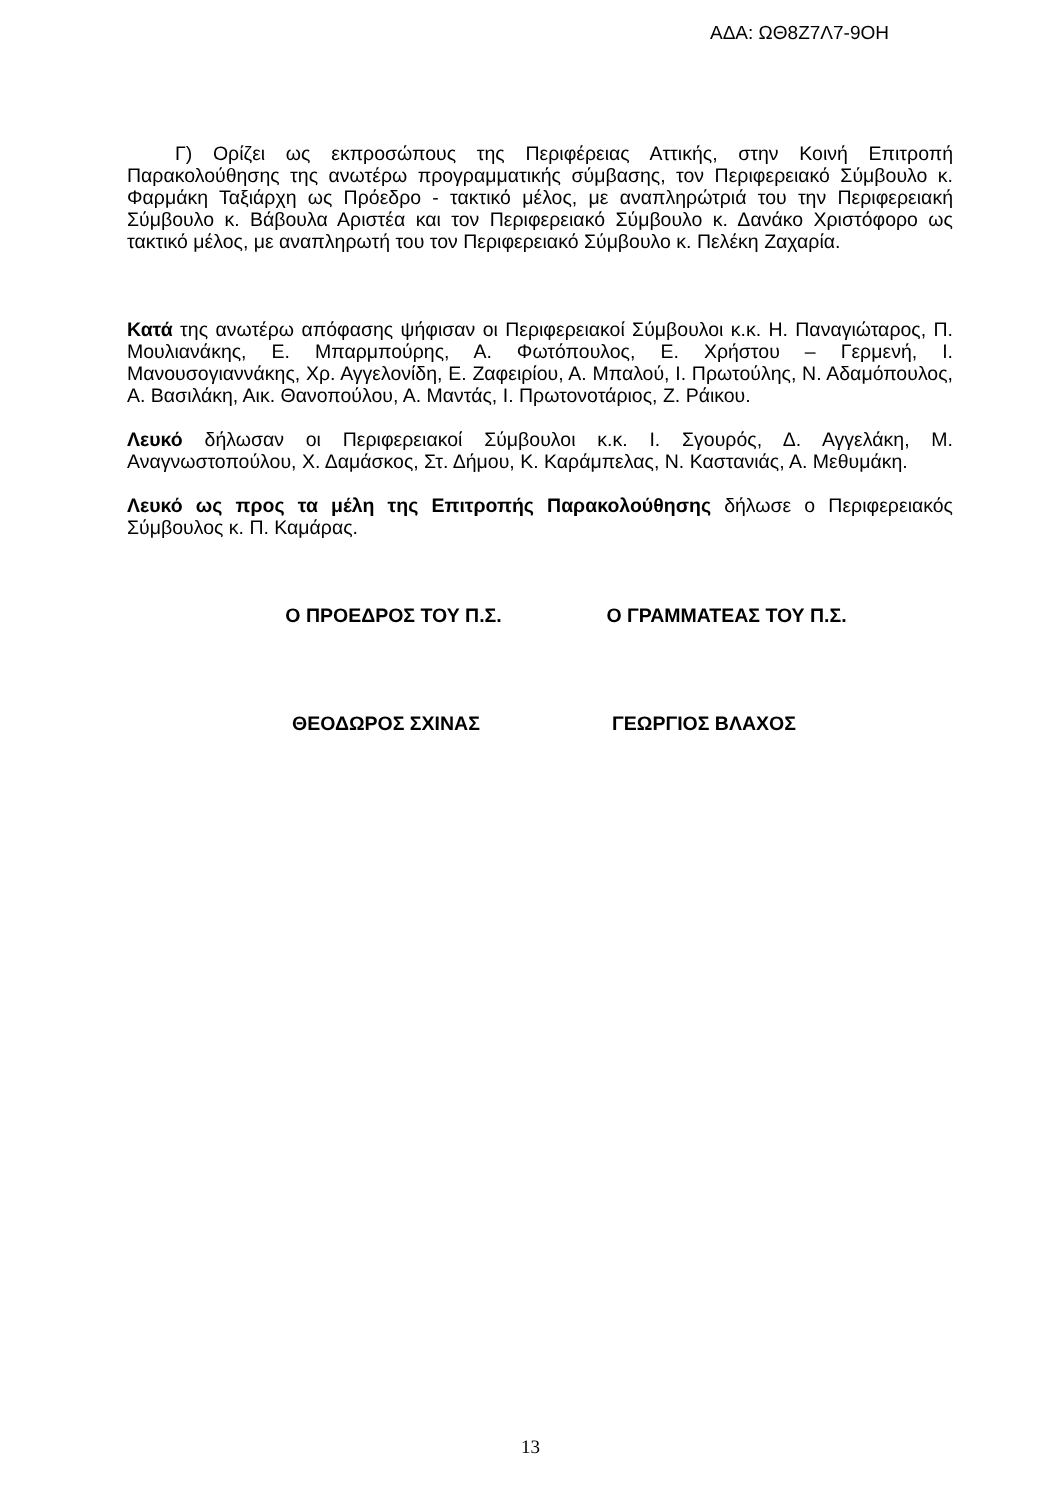ΑΔΑ: ΩΘ8Ζ7Λ7-9ΟΗ
Γ) Ορίζει ως εκπροσώπους της Περιφέρειας Αττικής, στην Κοινή Επιτροπή Παρακολούθησης της ανωτέρω προγραμματικής σύμβασης, τον Περιφερειακό Σύμβουλο κ. Φαρμάκη Ταξιάρχη ως Πρόεδρο - τακτικό μέλος, με αναπληρώτριά του την Περιφερειακή Σύμβουλο κ. Βάβουλα Αριστέα και τον Περιφερειακό Σύμβουλο κ. Δανάκο Χριστόφορο ως τακτικό μέλος, με αναπληρωτή του τον Περιφερειακό Σύμβουλο κ. Πελέκη Ζαχαρία.
Κατά της ανωτέρω απόφασης ψήφισαν οι Περιφερειακοί Σύμβουλοι κ.κ. Η. Παναγιώταρος, Π. Μουλιανάκης, Ε. Μπαρμπούρης, Α. Φωτόπουλος, Ε. Χρήστου – Γερμενή, Ι. Μανουσογιαννάκης, Χρ. Αγγελονίδη, Ε. Ζαφειρίου, Α. Μπαλού, Ι. Πρωτούλης, Ν. Αδαμόπουλος, Α. Βασιλάκη, Αικ. Θανοπούλου, Α. Μαντάς, Ι. Πρωτονοτάριος, Ζ. Ράικου.
Λευκό δήλωσαν οι Περιφερειακοί Σύμβουλοι κ.κ. Ι. Σγουρός, Δ. Αγγελάκη, Μ. Αναγνωστοπούλου, Χ. Δαμάσκος, Στ. Δήμου, Κ. Καράμπελας, Ν. Καστανιάς, Α. Μεθυμάκη.
Λευκό ως προς τα μέλη της Επιτροπής Παρακολούθησης δήλωσε ο Περιφερειακός Σύμβουλος κ. Π. Καμάρας.
Ο ΠΡΟΕΔΡΟΣ ΤΟΥ Π.Σ. Ο ΓΡΑΜΜΑΤΕΑΣ ΤΟΥ Π.Σ.
ΘΕΟΔΩΡΟΣ ΣΧΙΝΑΣ ΓΕΩΡΓΙΟΣ ΒΛΑΧΟΣ
13